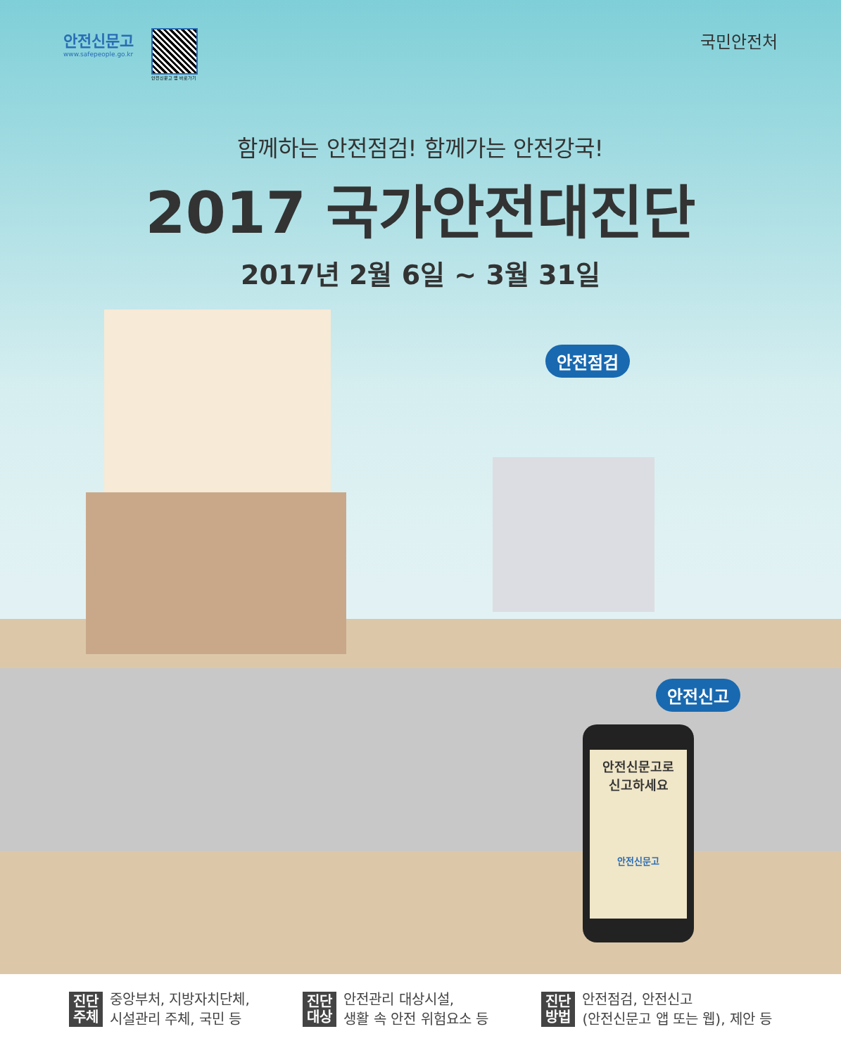안전신문고
www.safepeople.go.kr
안전신문고 앱 바로가기
국민안전처
함께하는 안전점검! 함께가는 안전강국!
2017 국가안전대진단
2017년 2월 6일 ~ 3월 31일
안전점검
안전신고
안전신문고로
신고하세요
안전신문고
진단
주체
중앙부처, 지방자치단체,
시설관리 주체, 국민 등
진단
대상
안전관리 대상시설,
생활 속 안전 위험요소 등
진단
방법
안전점검, 안전신고
(안전신문고 앱 또는 웹), 제안 등